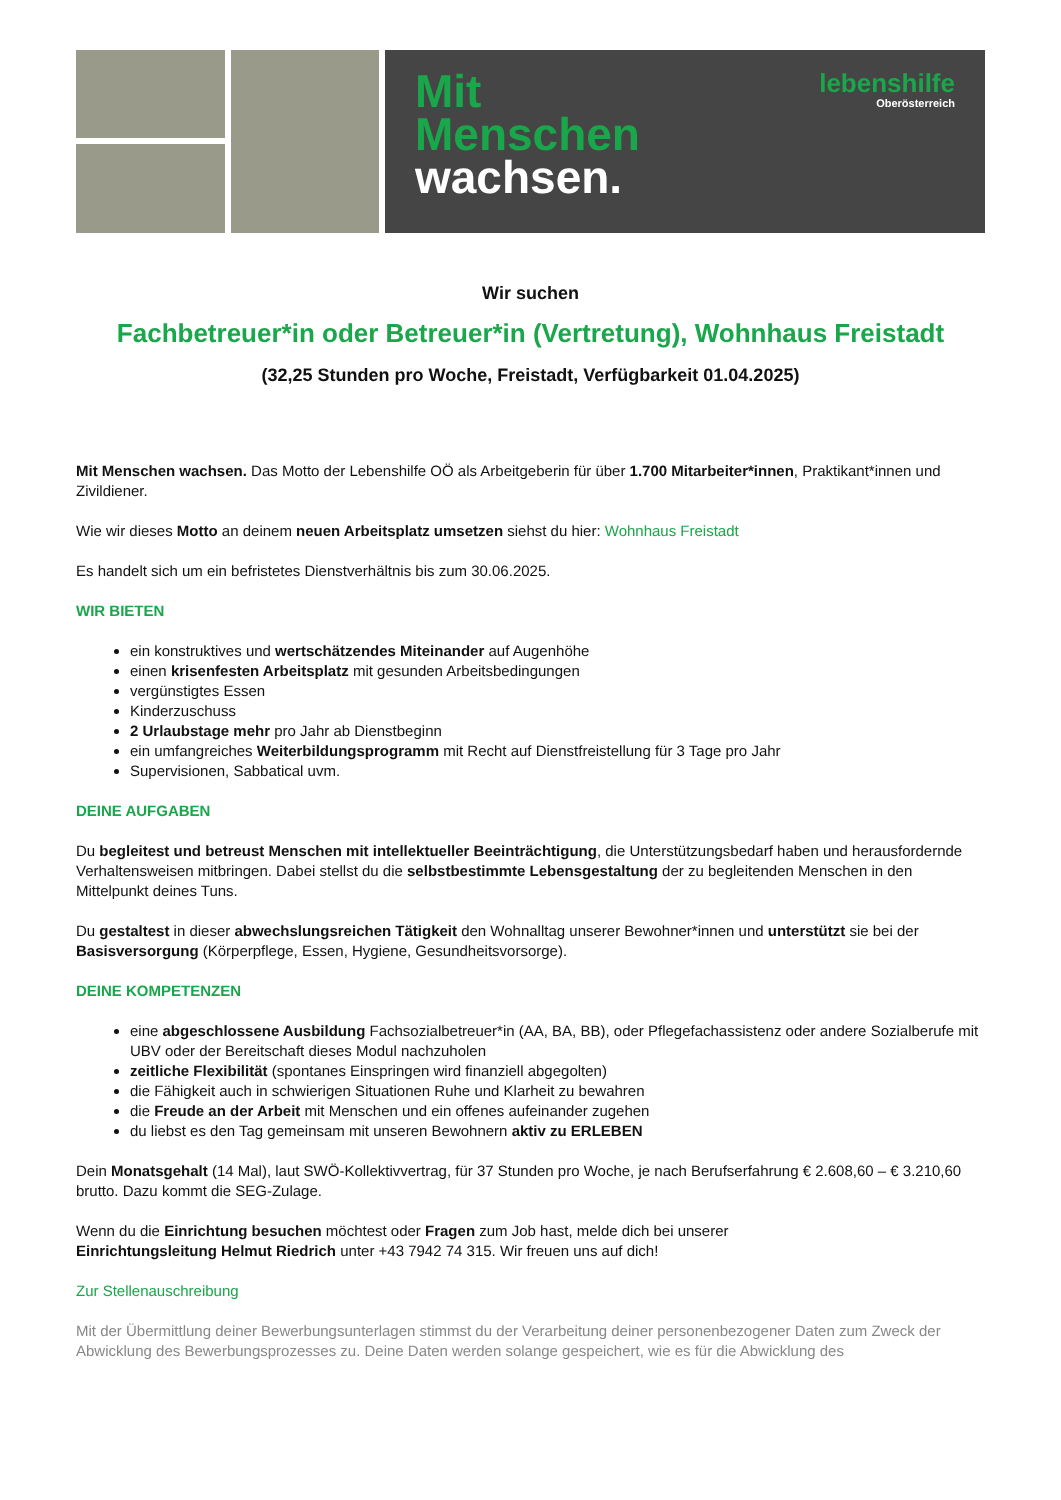Mit
Menschen
wachsen.
lebenshilfe
Oberösterreich
Wir suchen
Fachbetreuer*in oder Betreuer*in (Vertretung), Wohnhaus Freistadt
(32,25 Stunden pro Woche, Freistadt, Verfügbarkeit 01.04.2025)
Mit Menschen wachsen. Das Motto der Lebenshilfe OÖ als Arbeitgeberin für über 1.700 Mitarbeiter*innen, Praktikant*innen und Zivildiener.
Wie wir dieses Motto an deinem neuen Arbeitsplatz umsetzen siehst du hier: Wohnhaus Freistadt
Es handelt sich um ein befristetes Dienstverhältnis bis zum 30.06.2025.
WIR BIETEN
ein konstruktives und wertschätzendes Miteinander auf Augenhöhe
einen krisenfesten Arbeitsplatz mit gesunden Arbeitsbedingungen
vergünstigtes Essen
Kinderzuschuss
2 Urlaubstage mehr pro Jahr ab Dienstbeginn
ein umfangreiches Weiterbildungsprogramm mit Recht auf Dienstfreistellung für 3 Tage pro Jahr
Supervisionen, Sabbatical uvm.
DEINE AUFGABEN
Du begleitest und betreust Menschen mit intellektueller Beeinträchtigung, die Unterstützungsbedarf haben und herausfordernde Verhaltensweisen mitbringen. Dabei stellst du die selbstbestimmte Lebensgestaltung der zu begleitenden Menschen in den Mittelpunkt deines Tuns.
Du gestaltest in dieser abwechslungsreichen Tätigkeit den Wohnalltag unserer Bewohner*innen und unterstützt sie bei der Basisversorgung (Körperpflege, Essen, Hygiene, Gesundheitsvorsorge).
DEINE KOMPETENZEN
eine abgeschlossene Ausbildung Fachsozialbetreuer*in (AA, BA, BB), oder Pflegefachassistenz oder andere Sozialberufe mit UBV oder der Bereitschaft dieses Modul nachzuholen
zeitliche Flexibilität (spontanes Einspringen wird finanziell abgegolten)
die Fähigkeit auch in schwierigen Situationen Ruhe und Klarheit zu bewahren
die Freude an der Arbeit mit Menschen und ein offenes aufeinander zugehen
du liebst es den Tag gemeinsam mit unseren Bewohnern aktiv zu ERLEBEN
Dein Monatsgehalt (14 Mal), laut SWÖ-Kollektivvertrag, für 37 Stunden pro Woche, je nach Berufserfahrung € 2.608,60 – € 3.210,60 brutto. Dazu kommt die SEG-Zulage.
Wenn du die Einrichtung besuchen möchtest oder Fragen zum Job hast, melde dich bei unserer
Einrichtungsleitung Helmut Riedrich unter +43 7942 74 315. Wir freuen uns auf dich!
Zur Stellenauschreibung
Mit der Übermittlung deiner Bewerbungsunterlagen stimmst du der Verarbeitung deiner personenbezogener Daten zum Zweck der Abwicklung des Bewerbungsprozesses zu. Deine Daten werden solange gespeichert, wie es für die Abwicklung des